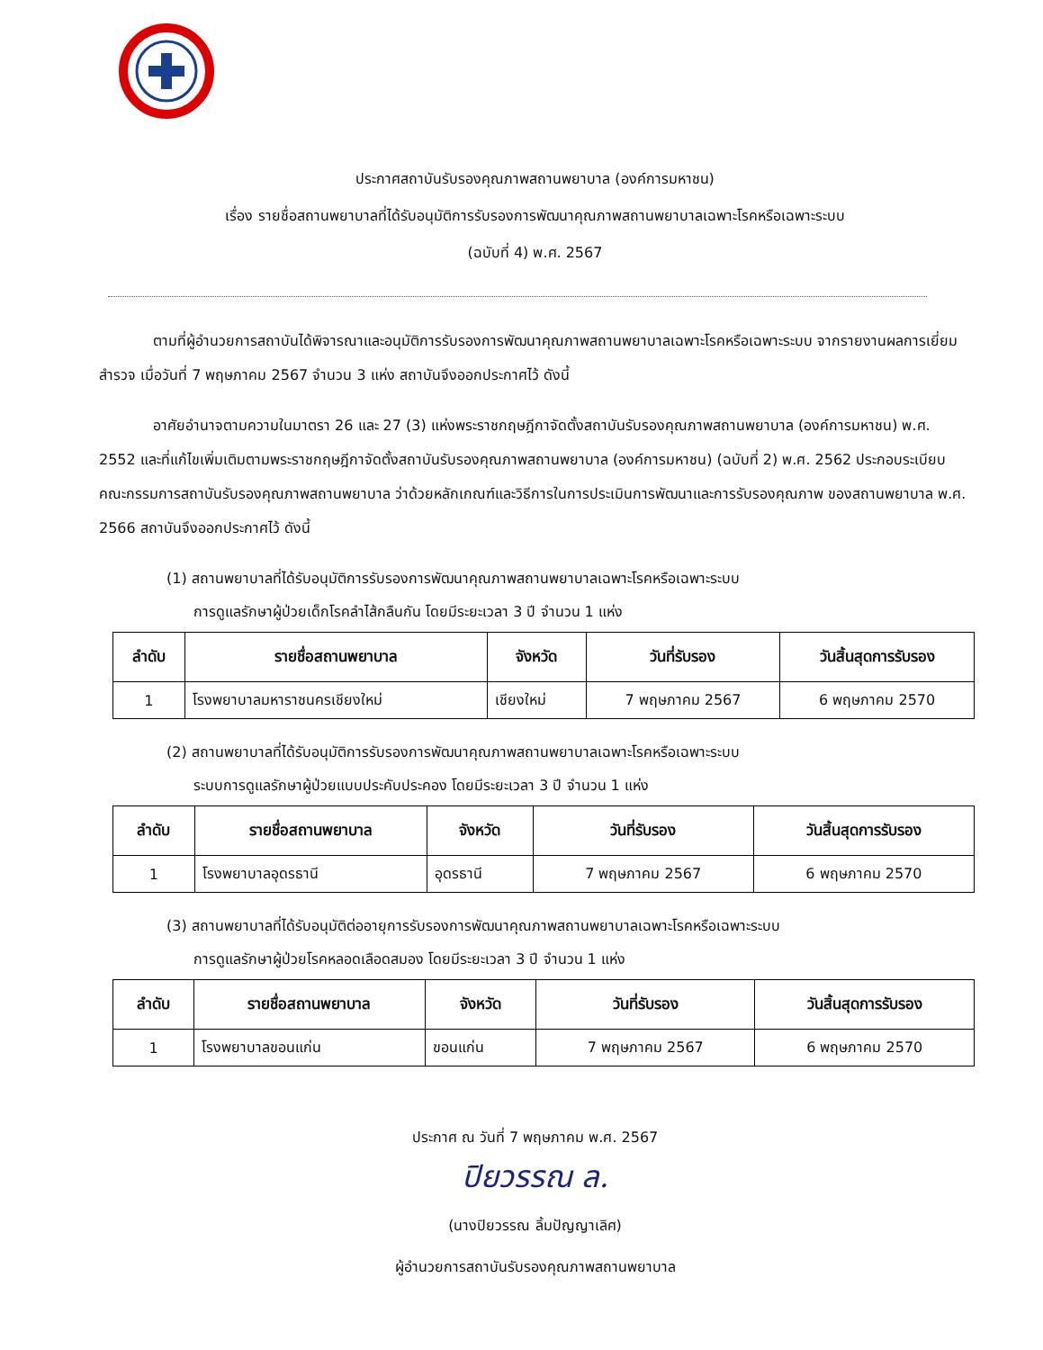ประกาศสถาบันรับรองคุณภาพสถานพยาบาล (องค์การมหาชน)
เรื่อง รายชื่อสถานพยาบาลที่ได้รับอนุมัติการรับรองการพัฒนาคุณภาพสถานพยาบาลเฉพาะโรคหรือเฉพาะระบบ
(ฉบับที่ 4) พ.ศ. 2567
ตามที่ผู้อำนวยการสถาบันได้พิจารณาและอนุมัติการรับรองการพัฒนาคุณภาพสถานพยาบาลเฉพาะโรคหรือเฉพาะระบบ จากรายงานผลการเยี่ยมสำรวจ เมื่อวันที่ 7 พฤษภาคม 2567 จำนวน 3 แห่ง สถาบันจึงออกประกาศไว้ ดังนี้
อาศัยอำนาจตามความในมาตรา 26 และ 27 (3) แห่งพระราชกฤษฎีกาจัดตั้งสถาบันรับรองคุณภาพสถานพยาบาล (องค์การมหาชน) พ.ศ. 2552 และที่แก้ไขเพิ่มเติมตามพระราชกฤษฎีกาจัดตั้งสถาบันรับรองคุณภาพสถานพยาบาล (องค์การมหาชน) (ฉบับที่ 2) พ.ศ. 2562 ประกอบระเบียบคณะกรรมการสถาบันรับรองคุณภาพสถานพยาบาล ว่าด้วยหลักเกณฑ์และวิธีการในการประเมินการพัฒนาและการรับรองคุณภาพ ของสถานพยาบาล พ.ศ. 2566 สถาบันจึงออกประกาศไว้ ดังนี้
(1) สถานพยาบาลที่ได้รับอนุมัติการรับรองการพัฒนาคุณภาพสถานพยาบาลเฉพาะโรคหรือเฉพาะระบบ
การดูแลรักษาผู้ป่วยเด็กโรคลำไส้กลืนกัน โดยมีระยะเวลา 3 ปี จำนวน 1 แห่ง
| ลำดับ | รายชื่อสถานพยาบาล | จังหวัด | วันที่รับรอง | วันสิ้นสุดการรับรอง |
| --- | --- | --- | --- | --- |
| 1 | โรงพยาบาลมหาราชนครเชียงใหม่ | เชียงใหม่ | 7 พฤษภาคม 2567 | 6 พฤษภาคม 2570 |
(2) สถานพยาบาลที่ได้รับอนุมัติการรับรองการพัฒนาคุณภาพสถานพยาบาลเฉพาะโรคหรือเฉพาะระบบ
ระบบการดูแลรักษาผู้ป่วยแบบประคับประคอง โดยมีระยะเวลา 3 ปี จำนวน 1 แห่ง
| ลำดับ | รายชื่อสถานพยาบาล | จังหวัด | วันที่รับรอง | วันสิ้นสุดการรับรอง |
| --- | --- | --- | --- | --- |
| 1 | โรงพยาบาลอุดรธานี | อุดรธานี | 7 พฤษภาคม 2567 | 6 พฤษภาคม 2570 |
(3) สถานพยาบาลที่ได้รับอนุมัติต่ออายุการรับรองการพัฒนาคุณภาพสถานพยาบาลเฉพาะโรคหรือเฉพาะระบบ
การดูแลรักษาผู้ป่วยโรคหลอดเลือดสมอง โดยมีระยะเวลา 3 ปี จำนวน 1 แห่ง
| ลำดับ | รายชื่อสถานพยาบาล | จังหวัด | วันที่รับรอง | วันสิ้นสุดการรับรอง |
| --- | --- | --- | --- | --- |
| 1 | โรงพยาบาลขอนแก่น | ขอนแก่น | 7 พฤษภาคม 2567 | 6 พฤษภาคม 2570 |
ประกาศ ณ วันที่ 7 พฤษภาคม พ.ศ. 2567
ปิยวรรณ ล.
(นางปิยวรรณ ลิ้มปัญญาเลิศ)
ผู้อำนวยการสถาบันรับรองคุณภาพสถานพยาบาล